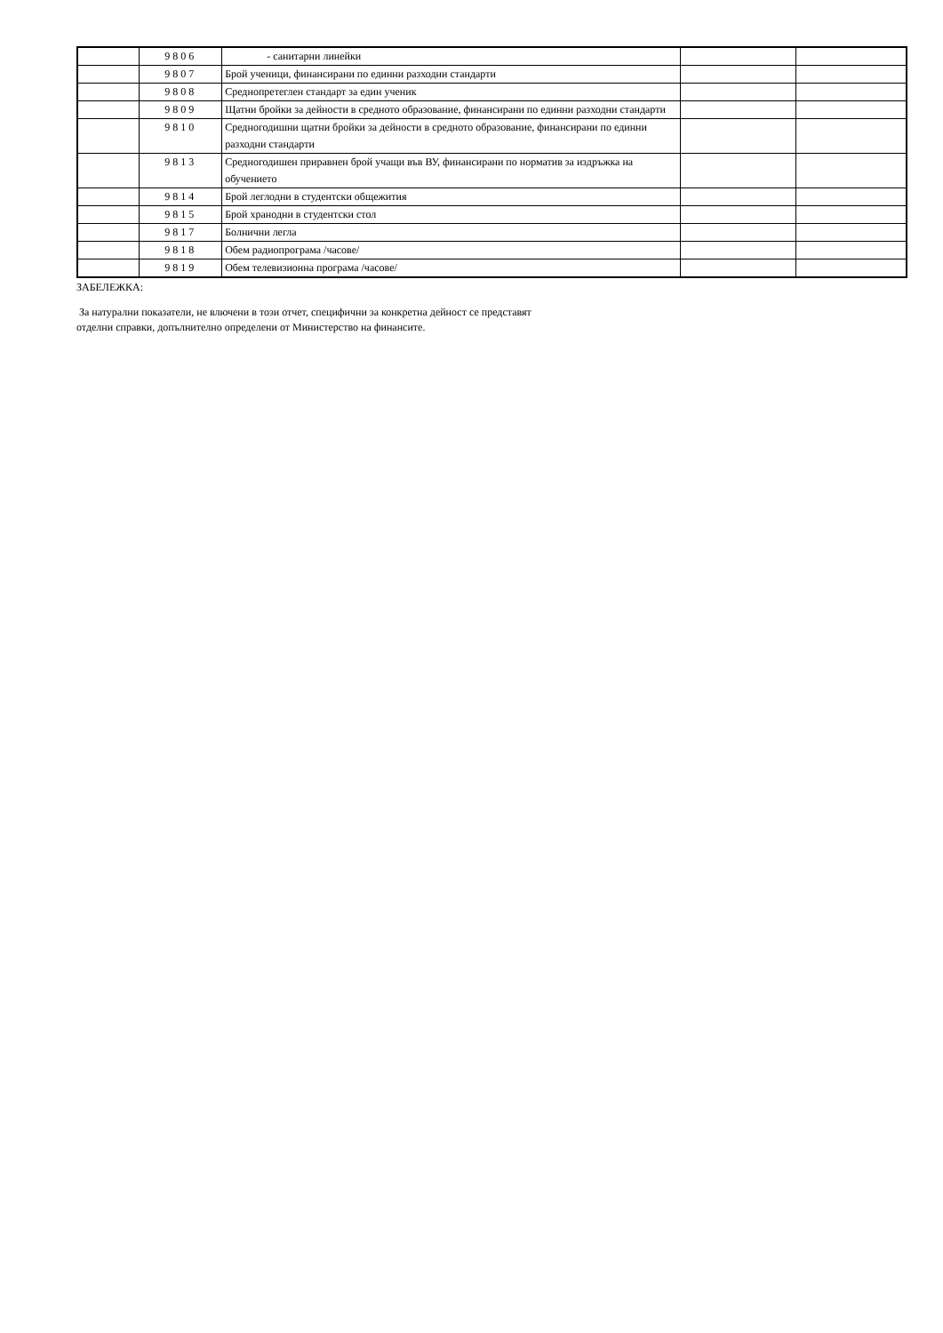| | 9806 | - санитарни линейки | | |
| | 9807 | Брой ученици, финансирани по единни разходни стандарти | | |
| | 9808 | Среднопретеглен стандарт за един ученик | | |
| | 9809 | Щатни бройки за дейности в средното образование, финансирани по единни разходни стандарти | | |
| | 9810 | Средногодишни щатни бройки за дейности в средното образование, финансирани по единни разходни стандарти | | |
| | 9813 | Средногодишен приравнен брой учащи във ВУ, финансирани по норматив за издръжка на обучението | | |
| | 9814 | Брой леглодни в студентски общежития | | |
| | 9815 | Брой хранодни в студентски стол | | |
| | 9817 | Болнични легла | | |
| | 9818 | Обем радиопрограма /часове/ | | |
| | 9819 | Обем телевизионна програма /часове/ | | |
ЗАБЕЛЕЖКА:
За натурални показатели, не влючени в този отчет, специфични за конкретна дейност се представят
отделни справки, допълнително определени от Министерство на финансите.